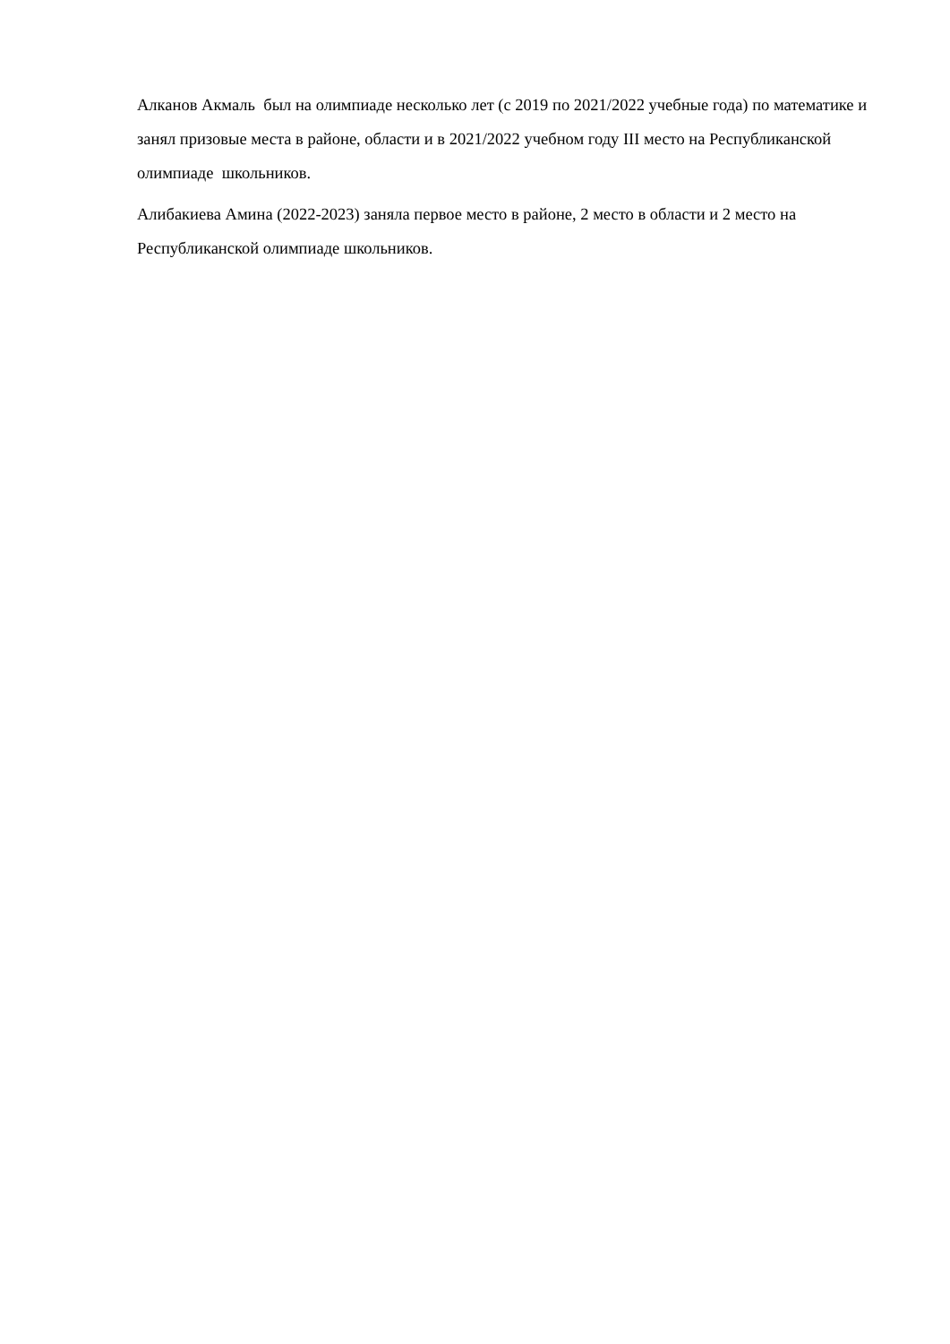Алканов Акмаль был на олимпиаде несколько лет (с 2019 по 2021/2022 учебные года) по математике и занял призовые места в районе, области и в 2021/2022 учебном году III место на Республиканской олимпиаде школьников.
Алибакиева Амина (2022-2023) заняла первое место в районе, 2 место в области и 2 место на Республиканской олимпиаде школьников.